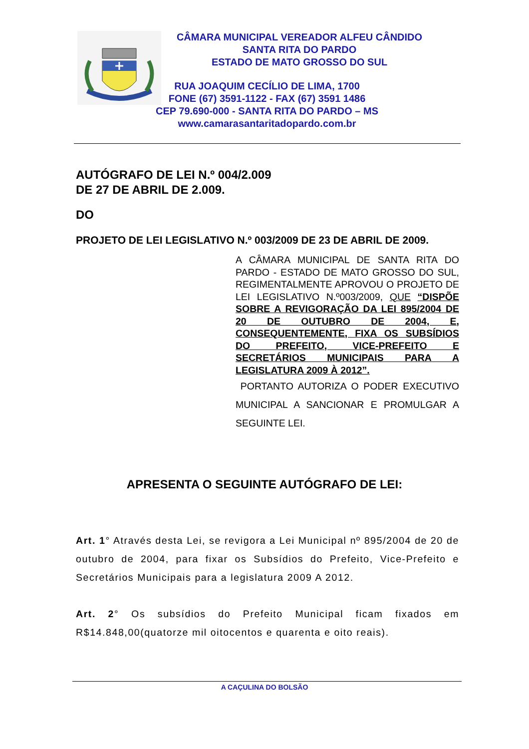CÂMARA MUNICIPAL VEREADOR ALFEU CÂNDIDO
SANTA RITA DO PARDO
ESTADO DE MATO GROSSO DO SUL
RUA JOAQUIM CECÍLIO DE LIMA, 1700
FONE (67) 3591-1122 - FAX (67) 3591 1486
CEP 79.690-000 - SANTA RITA DO PARDO – MS
www.camarasantaritadopardo.com.br
AUTÓGRAFO DE LEI N.º 004/2.009
DE 27 DE ABRIL DE 2.009.
DO
PROJETO DE LEI LEGISLATIVO N.º 003/2009 DE 23 DE ABRIL DE 2009.
A CÂMARA MUNICIPAL DE SANTA RITA DO PARDO - ESTADO DE MATO GROSSO DO SUL, REGIMENTALMENTE APROVOU O PROJETO DE LEI LEGISLATIVO N.º003/2009, QUE “DISPÕE SOBRE A REVIGORAÇÃO DA LEI 895/2004 DE 20 DE OUTUBRO DE 2004, E, CONSEQUENTEMENTE, FIXA OS SUBSÍDIOS DO PREFEITO, VICE-PREFEITO E SECRETÁRIOS MUNICIPAIS PARA A LEGISLATURA 2009 À 2012”.
PORTANTO AUTORIZA O PODER EXECUTIVO MUNICIPAL A SANCIONAR E PROMULGAR A SEGUINTE LEI.
APRESENTA O SEGUINTE AUTÓGRAFO DE LEI:
Art. 1° Através desta Lei, se revigora a Lei Municipal nº 895/2004 de 20 de outubro de 2004, para fixar os Subsídios do Prefeito, Vice-Prefeito e Secretários Municipais para a legislatura 2009 A 2012.
Art. 2° Os subsídios do Prefeito Municipal ficam fixados em R$14.848,00(quatorze mil oitocentos e quarenta e oito reais).
A CAÇULINA DO BOLSÃO